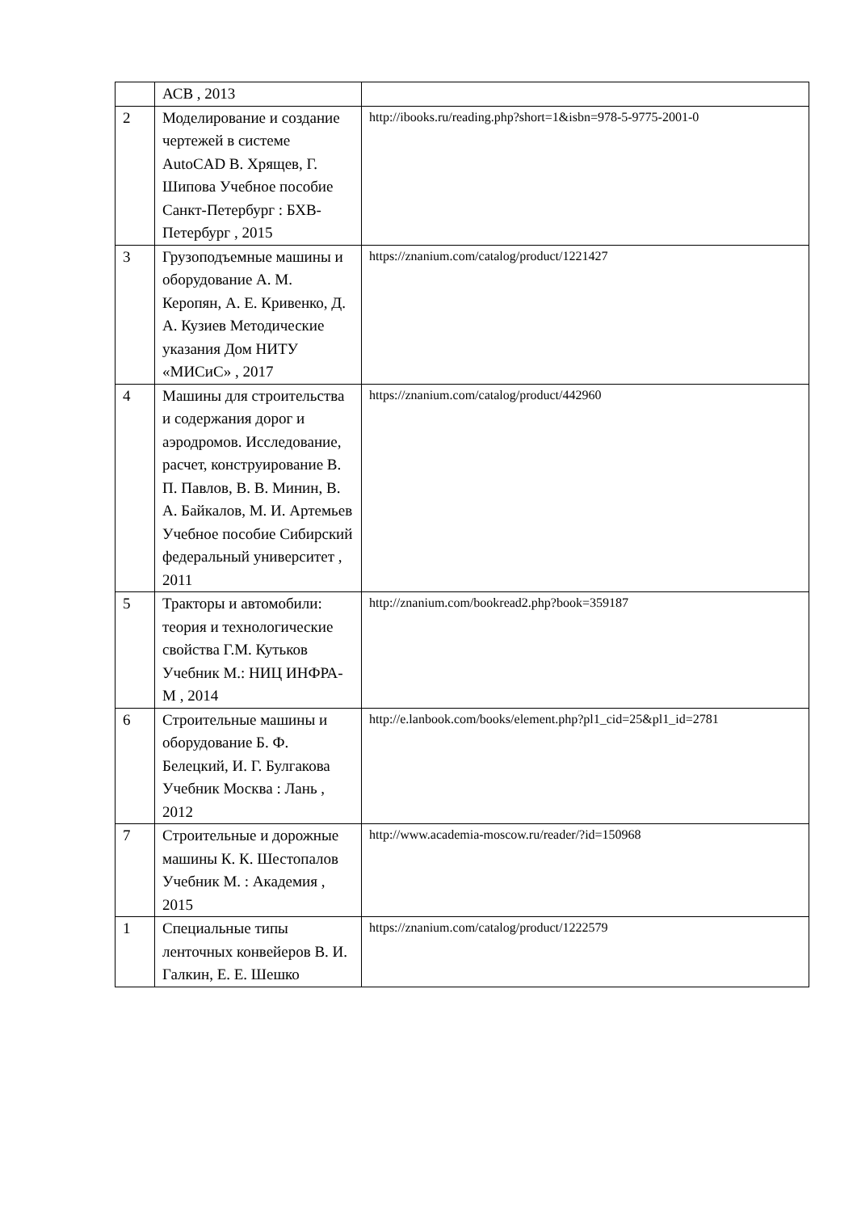| | АСВ , 2013 | |
| 2 | Моделирование и создание чертежей в системе AutoCAD В. Хрящев, Г. Шипова Учебное пособие Санкт-Петербург : БХВ-Петербург , 2015 | http://ibooks.ru/reading.php?short=1&isbn=978-5-9775-2001-0 |
| 3 | Грузоподъемные машины и оборудование А. М. Керопян, А. Е. Кривенко, Д. А. Кузиев Методические указания Дом НИТУ «МИСиС» , 2017 | https://znanium.com/catalog/product/1221427 |
| 4 | Машины для строительства и содержания дорог и аэродромов. Исследование, расчет, конструирование В. П. Павлов, В. В. Минин, В. А. Байкалов, М. И. Артемьев Учебное пособие Сибирский федеральный университет , 2011 | https://znanium.com/catalog/product/442960 |
| 5 | Тракторы и автомобили: теория и технологические свойства Г.М. Кутьков Учебник М.: НИЦ ИНФРА-М , 2014 | http://znanium.com/bookread2.php?book=359187 |
| 6 | Строительные машины и оборудование Б. Ф. Белецкий, И. Г. Булгакова Учебник Москва : Лань , 2012 | http://e.lanbook.com/books/element.php?pl1_cid=25&pl1_id=2781 |
| 7 | Строительные и дорожные машины К. К. Шестопалов Учебник М. : Академия , 2015 | http://www.academia-moscow.ru/reader/?id=150968 |
| 1 | Специальные типы ленточных конвейеров В. И. Галкин, Е. Е. Шешко | https://znanium.com/catalog/product/1222579 |